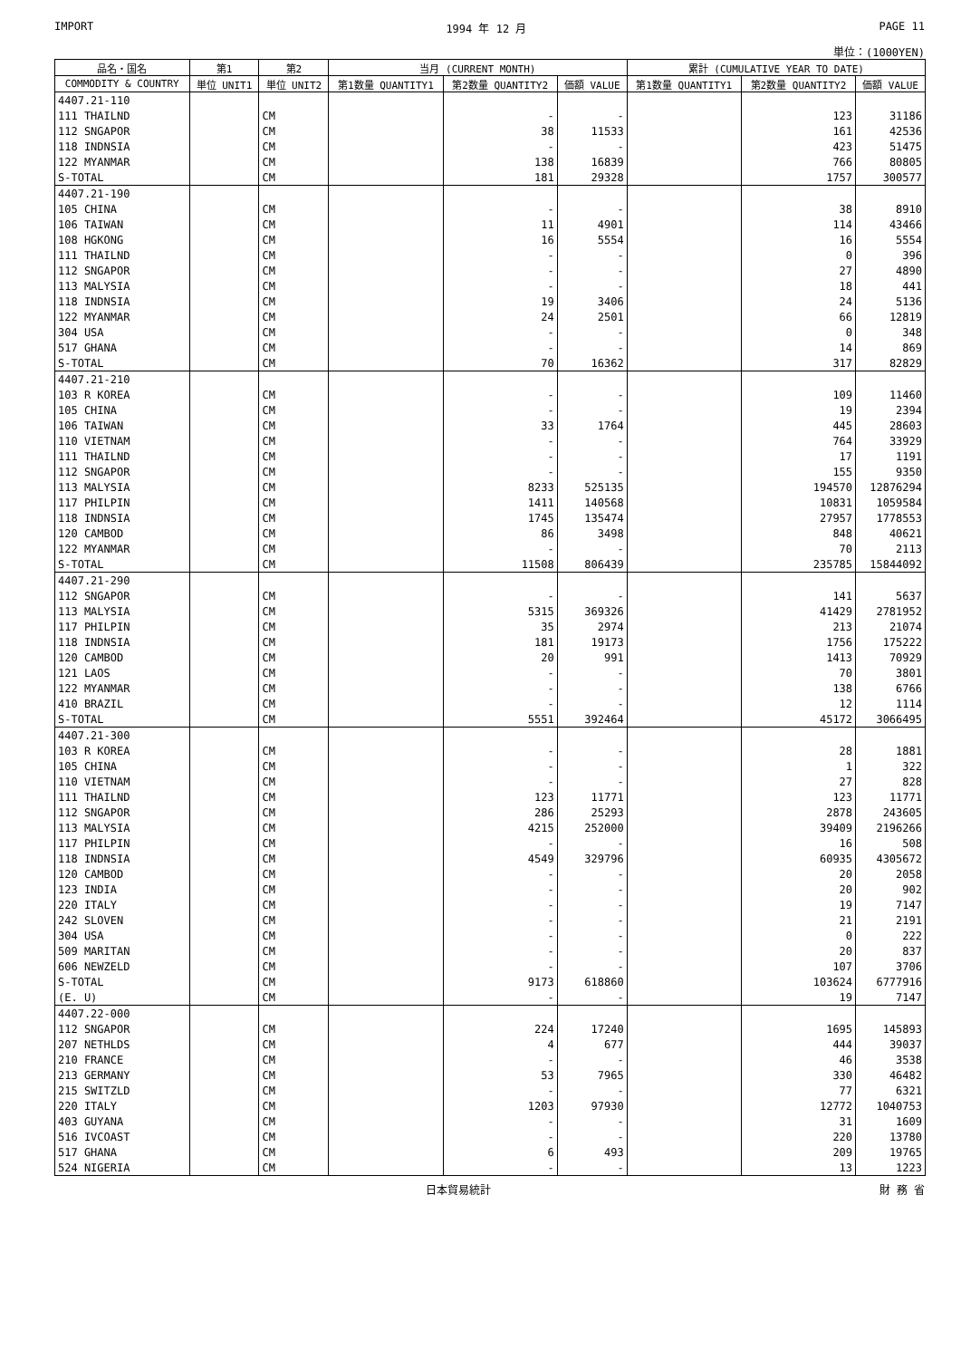IMPORT 1994 年 12 月 PAGE 11
単位：(1000YEN)
| 品名・国名 | 第1 | 第2 | 当月 (CURRENT MONTH) | | | 累計 (CUMULATIVE YEAR TO DATE) | | |
| --- | --- | --- | --- | --- | --- | --- | --- | --- |
| COMMODITY & COUNTRY | 単位 UNIT1 | 単位 UNIT2 | 第1数量 QUANTITY1 | 第2数量 QUANTITY2 | 価額 VALUE | 第1数量 QUANTITY1 | 第2数量 QUANTITY2 | 価額 VALUE |
| 4407.21-110 | | | | | | | | |
| 111 THAILND | | CM | | - | - | | 123 | 31186 |
| 112 SNGAPOR | | CM | | 38 | 11533 | | 161 | 42536 |
| 118 INDNSIA | | CM | | - | - | | 423 | 51475 |
| 122 MYANMAR | | CM | | 138 | 16839 | | 766 | 80805 |
| S-TOTAL | | CM | | 181 | 29328 | | 1757 | 300577 |
| 4407.21-190 | | | | | | | | |
| 105 CHINA | | CM | | - | - | | 38 | 8910 |
| 106 TAIWAN | | CM | | 11 | 4901 | | 114 | 43466 |
| 108 HGKONG | | CM | | 16 | 5554 | | 16 | 5554 |
| 111 THAILND | | CM | | - | - | | 0 | 396 |
| 112 SNGAPOR | | CM | | - | - | | 27 | 4890 |
| 113 MALYSIA | | CM | | - | - | | 18 | 441 |
| 118 INDNSIA | | CM | | 19 | 3406 | | 24 | 5136 |
| 122 MYANMAR | | CM | | 24 | 2501 | | 66 | 12819 |
| 304 USA | | CM | | - | - | | 0 | 348 |
| 517 GHANA | | CM | | - | - | | 14 | 869 |
| S-TOTAL | | CM | | 70 | 16362 | | 317 | 82829 |
| 4407.21-210 | | | | | | | | |
| 103 R KOREA | | CM | | - | - | | 109 | 11460 |
| 105 CHINA | | CM | | - | - | | 19 | 2394 |
| 106 TAIWAN | | CM | | 33 | 1764 | | 445 | 28603 |
| 110 VIETNAM | | CM | | - | - | | 764 | 33929 |
| 111 THAILND | | CM | | - | - | | 17 | 1191 |
| 112 SNGAPOR | | CM | | - | - | | 155 | 9350 |
| 113 MALYSIA | | CM | | 8233 | 525135 | | 194570 | 12876294 |
| 117 PHILPIN | | CM | | 1411 | 140568 | | 10831 | 1059584 |
| 118 INDNSIA | | CM | | 1745 | 135474 | | 27957 | 1778553 |
| 120 CAMBOD | | CM | | 86 | 3498 | | 848 | 40621 |
| 122 MYANMAR | | CM | | - | - | | 70 | 2113 |
| S-TOTAL | | CM | | 11508 | 806439 | | 235785 | 15844092 |
| 4407.21-290 | | | | | | | | |
| 112 SNGAPOR | | CM | | - | - | | 141 | 5637 |
| 113 MALYSIA | | CM | | 5315 | 369326 | | 41429 | 2781952 |
| 117 PHILPIN | | CM | | 35 | 2974 | | 213 | 21074 |
| 118 INDNSIA | | CM | | 181 | 19173 | | 1756 | 175222 |
| 120 CAMBOD | | CM | | 20 | 991 | | 1413 | 70929 |
| 121 LAOS | | CM | | - | - | | 70 | 3801 |
| 122 MYANMAR | | CM | | - | - | | 138 | 6766 |
| 410 BRAZIL | | CM | | - | - | | 12 | 1114 |
| S-TOTAL | | CM | | 5551 | 392464 | | 45172 | 3066495 |
| 4407.21-300 | | | | | | | | |
| 103 R KOREA | | CM | | - | - | | 28 | 1881 |
| 105 CHINA | | CM | | - | - | | 1 | 322 |
| 110 VIETNAM | | CM | | - | - | | 27 | 828 |
| 111 THAILND | | CM | | 123 | 11771 | | 123 | 11771 |
| 112 SNGAPOR | | CM | | 286 | 25293 | | 2878 | 243605 |
| 113 MALYSIA | | CM | | 4215 | 252000 | | 39409 | 2196266 |
| 117 PHILPIN | | CM | | - | - | | 16 | 508 |
| 118 INDNSIA | | CM | | 4549 | 329796 | | 60935 | 4305672 |
| 120 CAMBOD | | CM | | - | - | | 20 | 2058 |
| 123 INDIA | | CM | | - | - | | 20 | 902 |
| 220 ITALY | | CM | | - | - | | 19 | 7147 |
| 242 SLOVEN | | CM | | - | - | | 21 | 2191 |
| 304 USA | | CM | | - | - | | 0 | 222 |
| 509 MARITAN | | CM | | - | - | | 20 | 837 |
| 606 NEWZELD | | CM | | - | - | | 107 | 3706 |
| S-TOTAL | | CM | | 9173 | 618860 | | 103624 | 6777916 |
| (E. U) | | CM | | - | - | | 19 | 7147 |
| 4407.22-000 | | | | | | | | |
| 112 SNGAPOR | | CM | | 224 | 17240 | | 1695 | 145893 |
| 207 NETHLDS | | CM | | 4 | 677 | | 444 | 39037 |
| 210 FRANCE | | CM | | - | - | | 46 | 3538 |
| 213 GERMANY | | CM | | 53 | 7965 | | 330 | 46482 |
| 215 SWITZLD | | CM | | - | - | | 77 | 6321 |
| 220 ITALY | | CM | | 1203 | 97930 | | 12772 | 1040753 |
| 403 GUYANA | | CM | | - | - | | 31 | 1609 |
| 516 IVCOAST | | CM | | - | - | | 220 | 13780 |
| 517 GHANA | | CM | | 6 | 493 | | 209 | 19765 |
| 524 NIGERIA | | CM | | - | - | | 13 | 1223 |
日本貿易統計 財 務 省